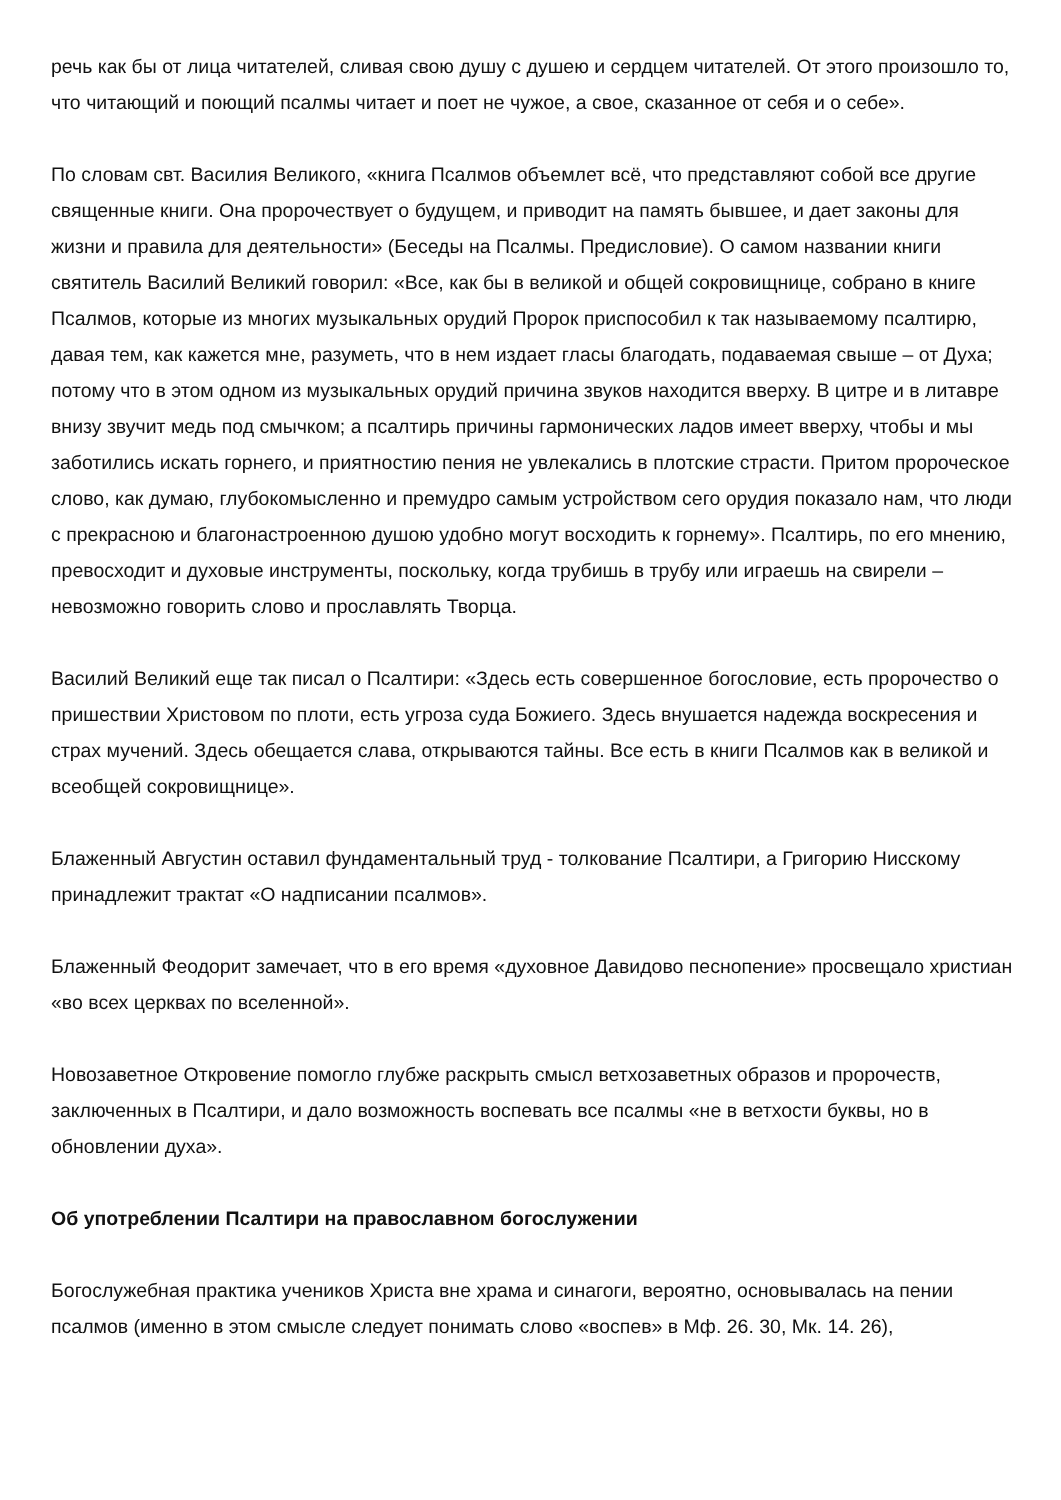речь как бы от лица читателей, сливая свою душу с душею и сердцем читателей. От этого произошло то, что читающий и поющий псалмы читает и поет не чужое, а свое, сказанное от себя и о себе».
По словам свт. Василия Великого, «книга Псалмов объемлет всё, что представляют собой все другие священные книги. Она пророчествует о будущем, и приводит на память бывшее, и дает законы для жизни и правила для деятельности» (Беседы на Псалмы. Предисловие). О самом названии книги святитель Василий Великий говорил: «Все, как бы в великой и общей сокровищнице, собрано в книге Псалмов, которые из многих музыкальных орудий Пророк приспособил к так называемому псалтирю, давая тем, как кажется мне, разуметь, что в нем издает гласы благодать, подаваемая свыше – от Духа; потому что в этом одном из музыкальных орудий причина звуков находится вверху. В цитре и в литавре внизу звучит медь под смычком; а псалтирь причины гармонических ладов имеет вверху, чтобы и мы заботились искать горнего, и приятностию пения не увлекались в плотские страсти. Притом пророческое слово, как думаю, глубокомысленно и премудро самым устройством сего орудия показало нам, что люди с прекрасною и благонастроенною душою удобно могут восходить к горнему». Псалтирь, по его мнению, превосходит и духовые инструменты, поскольку, когда трубишь в трубу или играешь на свирели – невозможно говорить слово и прославлять Творца.
Василий Великий еще так писал о Псалтири: «Здесь есть совершенное богословие, есть пророчество о пришествии Христовом по плоти, есть угроза суда Божиего. Здесь внушается надежда воскресения и страх мучений. Здесь обещается слава, открываются тайны. Все есть в книги Псалмов как в великой и всеобщей сокровищнице».
Блаженный Августин оставил фундаментальный труд - толкование Псалтири, а Григорию Нисскому принадлежит трактат «О надписании псалмов».
Блаженный Феодорит замечает, что в его время «духовное Давидово песнопение» просвещало христиан «во всех церквах по вселенной».
Новозаветное Откровение помогло глубже раскрыть смысл ветхозаветных образов и пророчеств, заключенных в Псалтири, и дало возможность воспевать все псалмы «не в ветхости буквы, но в обновлении духа».
Об употреблении Псалтири на православном богослужении
Богослужебная практика учеников Христа вне храма и синагоги, вероятно, основывалась на пении псалмов (именно в этом смысле следует понимать слово «воспев» в Мф. 26. 30, Мк. 14. 26),